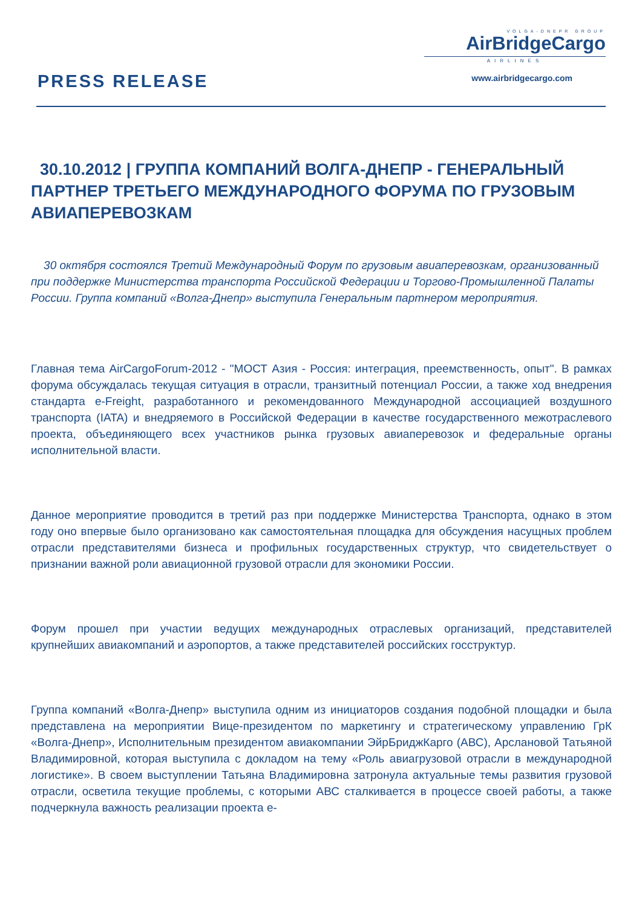PRESS RELEASE
VOLGA-DNEPR GROUP
AirBridgeCargo
AIRLINES
www.airbridgecargo.com
30.10.2012 | ГРУППА КОМПАНИЙ ВОЛГА-ДНЕПР - ГЕНЕРАЛЬНЫЙ ПАРТНЕР ТРЕТЬЕГО МЕЖДУНАРОДНОГО ФОРУМА ПО ГРУЗОВЫМ АВИАПЕРЕВОЗКАМ
30 октября состоялся Третий Международный Форум по грузовым авиаперевозкам, организованный при поддержке Министерства транспорта Российской Федерации и Торгово-Промышленной Палаты России. Группа компаний «Волга-Днепр» выступила Генеральным партнером мероприятия.
Главная тема AirCargoForum-2012 - "МОСТ Азия - Россия: интеграция, преемственность, опыт". В рамках форума обсуждалась текущая ситуация в отрасли, транзитный потенциал России, а также ход внедрения стандарта e-Freight, разработанного и рекомендованного Международной ассоциацией воздушного транспорта (IATA) и внедряемого в Российской Федерации в качестве государственного межотраслевого проекта, объединяющего всех участников рынка грузовых авиаперевозок и федеральные органы исполнительной власти.
Данное мероприятие проводится в третий раз при поддержке Министерства Транспорта, однако в этом году оно впервые было организовано как самостоятельная площадка для обсуждения насущных проблем отрасли представителями бизнеса и профильных государственных структур, что свидетельствует о признании важной роли авиационной грузовой отрасли для экономики России.
Форум прошел при участии ведущих международных отраслевых организаций, представителей крупнейших авиакомпаний и аэропортов, а также представителей российских госструктур.
Группа компаний «Волга-Днепр» выступила одним из инициаторов создания подобной площадки и была представлена на мероприятии Вице-президентом по маркетингу и стратегическому управлению ГрК «Волга-Днепр», Исполнительным президентом авиакомпании ЭйрБриджКарго (АВС), Арслановой Татьяной Владимировной, которая выступила с докладом на тему «Роль авиагрузовой отрасли в международной логистике». В своем выступлении Татьяна Владимировна затронула актуальные темы развития грузовой отрасли, осветила текущие проблемы, с которыми АВС сталкивается в процессе своей работы, а также подчеркнула важность реализации проекта e-